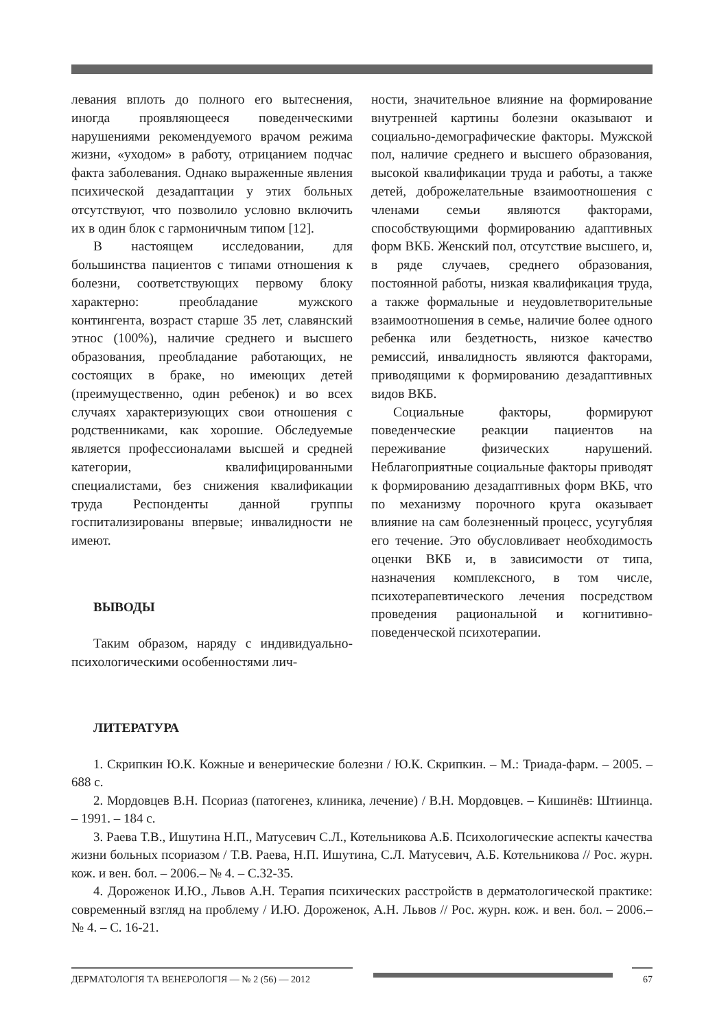левания вплоть до полного его вытеснения, иногда проявляющееся поведенческими нарушениями рекомендуемого врачом режима жизни, «уходом» в работу, отрицанием подчас факта заболевания. Однако выраженные явления психической дезадаптации у этих больных отсутствуют, что позволило условно включить их в один блок с гармоничным типом [12].
В настоящем исследовании, для большинства пациентов с типами отношения к болезни, соответствующих первому блоку характерно: преобладание мужского контингента, возраст старше 35 лет, славянский этнос (100%), наличие среднего и высшего образования, преобладание работающих, не состоящих в браке, но имеющих детей (преимущественно, один ребенок) и во всех случаях характеризующих свои отношения с родственниками, как хорошие. Обследуемые является профессионалами высшей и средней категории, квалифицированными специалистами, без снижения квалификации труда Респонденты данной группы госпитализированы впервые; инвалидности не имеют.
ВЫВОДЫ
Таким образом, наряду с индивидуально-психологическими особенностями лич-
ности, значительное влияние на формирование внутренней картины болезни оказывают и социально-демографические факторы. Мужской пол, наличие среднего и высшего образования, высокой квалификации труда и работы, а также детей, доброжелательные взаимоотношения с членами семьи являются факторами, способствующими формированию адаптивных форм ВКБ. Женский пол, отсутствие высшего, и, в ряде случаев, среднего образования, постоянной работы, низкая квалификация труда, а также формальные и неудовлетворительные взаимоотношения в семье, наличие более одного ребенка или бездетность, низкое качество ремиссий, инвалидность являются факторами, приводящими к формированию дезадаптивных видов ВКБ.
Социальные факторы, формируют поведенческие реакции пациентов на переживание физических нарушений. Неблагоприятные социальные факторы приводят к формированию дезадаптивных форм ВКБ, что по механизму порочного круга оказывает влияние на сам болезненный процесс, усугубляя его течение. Это обусловливает необходимость оценки ВКБ и, в зависимости от типа, назначения комплексного, в том числе, психотерапевтического лечения посредством проведения рациональной и когнитивно-поведенческой психотерапии.
ЛИТЕРАТУРА
1. Скрипкин Ю.К. Кожные и венерические болезни / Ю.К. Скрипкин. – М.: Триада-фарм. – 2005. – 688 с.
2. Мордовцев В.Н. Псориаз (патогенез, клиника, лечение) / В.Н. Мордовцев. – Кишинёв: Штиинца. – 1991. – 184 с.
3. Раева Т.В., Ишутина Н.П., Матусевич С.Л., Котельникова А.Б. Психологические аспекты качества жизни больных псориазом / Т.В. Раева, Н.П. Ишутина, С.Л. Матусевич, А.Б. Котельникова // Рос. журн. кож. и вен. бол. – 2006.– № 4. – С.32-35.
4. Дороженок И.Ю., Львов А.Н. Терапия психических расстройств в дерматологической практике: современный взгляд на проблему / И.Ю. Дороженок, А.Н. Львов // Рос. журн. кож. и вен. бол. – 2006.– № 4. – С. 16-21.
ДЕРМАТОЛОГІЯ ТА ВЕНЕРОЛОГІЯ — № 2 (56) — 2012 67